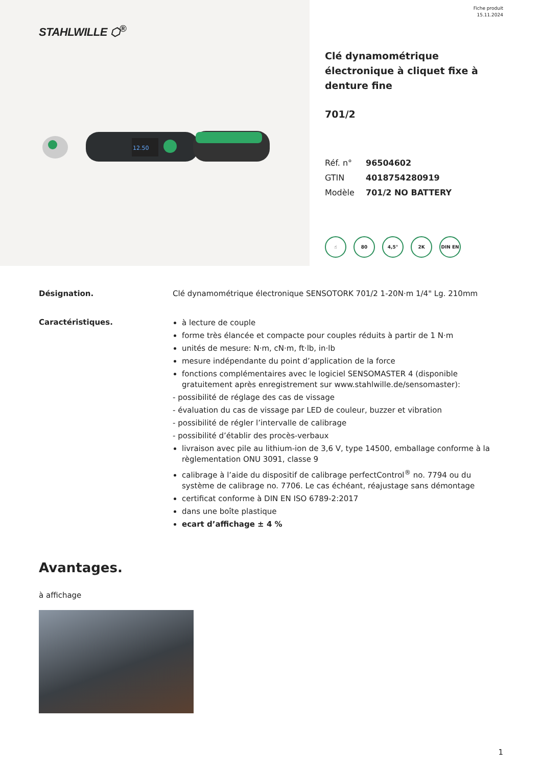STAHLWILLE ⬡<sup>®</sup>
12.50
Fiche produit
15.11.2024
Clé dynamométrique électronique à cliquet fixe à denture fine
701/2
| Réf. n° | 96504602 |
| GTIN | 4018754280919 |
| Modèle | 701/2 NO BATTERY |
☝ 80 4,5° 2K DIN EN
Désignation. Clé dynamométrique électronique SENSOTORK 701/2 1-20N·m 1/4" Lg. 210mm
Caractéristiques.
à lecture de couple
forme très élancée et compacte pour couples réduits à partir de 1 N·m
unités de mesure: N·m, cN·m, ft·lb, in·lb
mesure indépendante du point d’application de la force
fonctions complémentaires avec le logiciel SENSOMASTER 4 (disponible gratuitement après enregistrement sur www.stahlwille.de/sensomaster):
- possibilité de réglage des cas de vissage
- évaluation du cas de vissage par LED de couleur, buzzer et vibration
- possibilité de régler l’intervalle de calibrage
- possibilité d’établir des procès-verbaux
livraison avec pile au lithium-ion de 3,6 V, type 14500, emballage conforme à la règlementation ONU 3091, classe 9
calibrage à l’aide du dispositif de calibrage perfectControl<sup>®</sup> no. 7794 ou du système de calibrage no. 7706. Le cas échéant, réajustage sans démontage
certificat conforme à DIN EN ISO 6789-2:2017
dans une boîte plastique
ecart d’affichage ± 4 %
Avantages.
à affichage
1